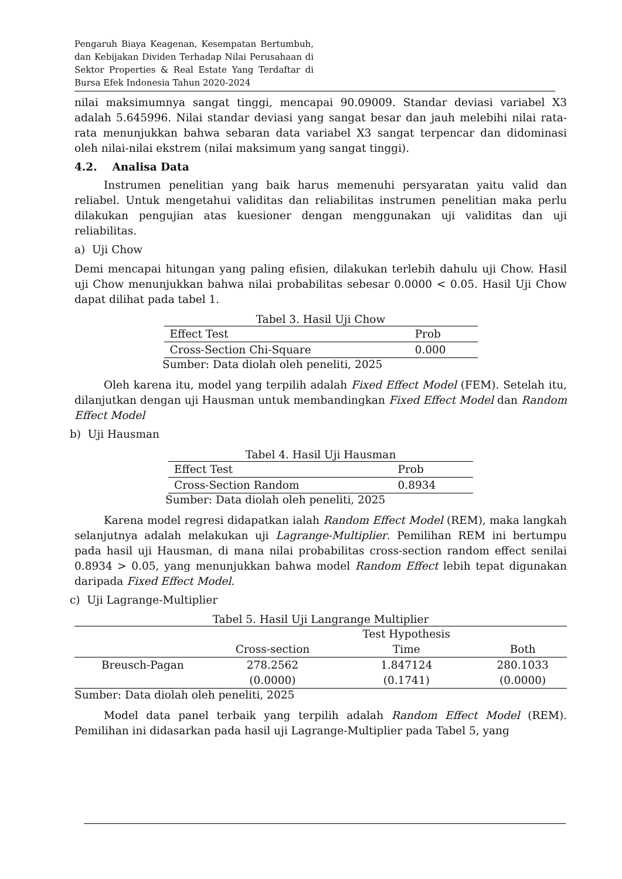Pengaruh Biaya Keagenan, Kesempatan Bertumbuh, dan Kebijakan Dividen Terhadap Nilai Perusahaan di Sektor Properties & Real Estate Yang Terdaftar di Bursa Efek Indonesia Tahun 2020-2024
nilai maksimumnya sangat tinggi, mencapai 90.09009. Standar deviasi variabel X3 adalah 5.645996. Nilai standar deviasi yang sangat besar dan jauh melebihi nilai rata-rata menunjukkan bahwa sebaran data variabel X3 sangat terpencar dan didominasi oleh nilai-nilai ekstrem (nilai maksimum yang sangat tinggi).
4.2. Analisa Data
Instrumen penelitian yang baik harus memenuhi persyaratan yaitu valid dan reliabel. Untuk mengetahui validitas dan reliabilitas instrumen penelitian maka perlu dilakukan pengujian atas kuesioner dengan menggunakan uji validitas dan uji reliabilitas.
a) Uji Chow
Demi mencapai hitungan yang paling efisien, dilakukan terlebih dahulu uji Chow. Hasil uji Chow menunjukkan bahwa nilai probabilitas sebesar 0.0000 < 0.05. Hasil Uji Chow dapat dilihat pada tabel 1.
Tabel 3. Hasil Uji Chow
| Effect Test | Prob |
| --- | --- |
| Cross-Section Chi-Square | 0.000 |
Sumber: Data diolah oleh peneliti, 2025
Oleh karena itu, model yang terpilih adalah Fixed Effect Model (FEM). Setelah itu, dilanjutkan dengan uji Hausman untuk membandingkan Fixed Effect Model dan Random Effect Model
b) Uji Hausman
Tabel 4. Hasil Uji Hausman
| Effect Test | Prob |
| --- | --- |
| Cross-Section Random | 0.8934 |
Sumber: Data diolah oleh peneliti, 2025
Karena model regresi didapatkan ialah Random Effect Model (REM), maka langkah selanjutnya adalah melakukan uji Lagrange-Multiplier. Pemilihan REM ini bertumpu pada hasil uji Hausman, di mana nilai probabilitas cross-section random effect senilai 0.8934 > 0.05, yang menunjukkan bahwa model Random Effect lebih tepat digunakan daripada Fixed Effect Model.
c) Uji Lagrange-Multiplier
Tabel 5. Hasil Uji Langrange Multiplier
| | | Test Hypothesis | |
| --- | --- | --- | --- |
| | Cross-section | Time | Both |
| Breusch-Pagan | 278.2562 | 1.847124 | 280.1033 |
| | (0.0000) | (0.1741) | (0.0000) |
Sumber: Data diolah oleh peneliti, 2025
Model data panel terbaik yang terpilih adalah Random Effect Model (REM). Pemilihan ini didasarkan pada hasil uji Lagrange-Multiplier pada Tabel 5, yang